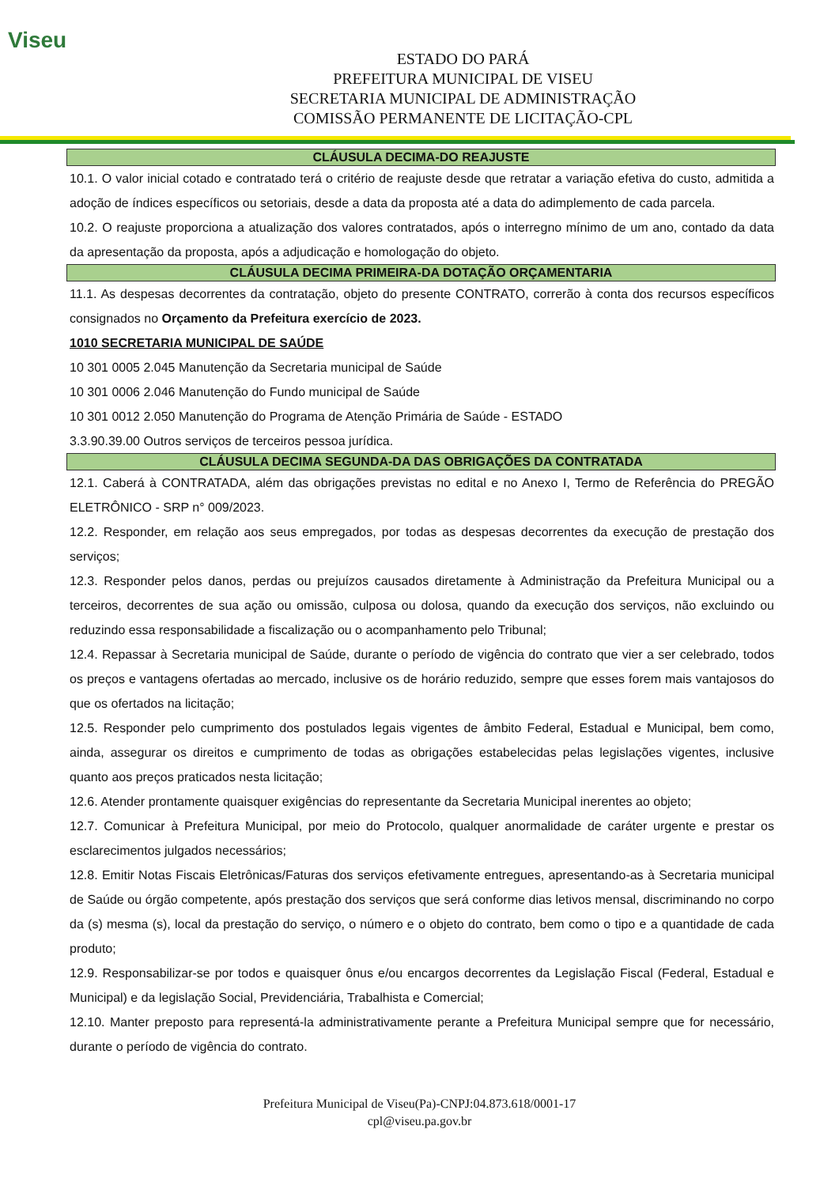Viseu
ESTADO DO PARÁ
PREFEITURA MUNICIPAL DE VISEU
SECRETARIA MUNICIPAL DE ADMINISTRAÇÃO
COMISSÃO PERMANENTE DE LICITAÇÃO-CPL
CLÁUSULA DECIMA-DO REAJUSTE
10.1. O valor inicial cotado e contratado terá o critério de reajuste desde que retratar a variação efetiva do custo, admitida a adoção de índices específicos ou setoriais, desde a data da proposta até a data do adimplemento de cada parcela.
10.2. O reajuste proporciona a atualização dos valores contratados, após o interregno mínimo de um ano, contado da data da apresentação da proposta, após a adjudicação e homologação do objeto.
CLÁUSULA DECIMA PRIMEIRA-DA DOTAÇÃO ORÇAMENTARIA
11.1. As despesas decorrentes da contratação, objeto do presente CONTRATO, correrão à conta dos recursos específicos consignados no Orçamento da Prefeitura exercício de 2023.
1010 SECRETARIA MUNICIPAL DE SAÚDE
10 301 0005 2.045 Manutenção da Secretaria municipal de Saúde
10 301 0006 2.046 Manutenção do Fundo municipal de Saúde
10 301 0012 2.050 Manutenção do Programa de Atenção Primária de Saúde - ESTADO
3.3.90.39.00 Outros serviços de terceiros pessoa jurídica.
CLÁUSULA DECIMA SEGUNDA-DA DAS OBRIGAÇÕES DA CONTRATADA
12.1. Caberá à CONTRATADA, além das obrigações previstas no edital e no Anexo I, Termo de Referência do PREGÃO ELETRÔNICO - SRP n° 009/2023.
12.2. Responder, em relação aos seus empregados, por todas as despesas decorrentes da execução de prestação dos serviços;
12.3. Responder pelos danos, perdas ou prejuízos causados diretamente à Administração da Prefeitura Municipal ou a terceiros, decorrentes de sua ação ou omissão, culposa ou dolosa, quando da execução dos serviços, não excluindo ou reduzindo essa responsabilidade a fiscalização ou o acompanhamento pelo Tribunal;
12.4. Repassar à Secretaria municipal de Saúde, durante o período de vigência do contrato que vier a ser celebrado, todos os preços e vantagens ofertadas ao mercado, inclusive os de horário reduzido, sempre que esses forem mais vantajosos do que os ofertados na licitação;
12.5. Responder pelo cumprimento dos postulados legais vigentes de âmbito Federal, Estadual e Municipal, bem como, ainda, assegurar os direitos e cumprimento de todas as obrigações estabelecidas pelas legislações vigentes, inclusive quanto aos preços praticados nesta licitação;
12.6. Atender prontamente quaisquer exigências do representante da Secretaria Municipal inerentes ao objeto;
12.7. Comunicar à Prefeitura Municipal, por meio do Protocolo, qualquer anormalidade de caráter urgente e prestar os esclarecimentos julgados necessários;
12.8. Emitir Notas Fiscais Eletrônicas/Faturas dos serviços efetivamente entregues, apresentando-as à Secretaria municipal de Saúde ou órgão competente, após prestação dos serviços que será conforme dias letivos mensal, discriminando no corpo da (s) mesma (s), local da prestação do serviço, o número e o objeto do contrato, bem como o tipo e a quantidade de cada produto;
12.9. Responsabilizar-se por todos e quaisquer ônus e/ou encargos decorrentes da Legislação Fiscal (Federal, Estadual e Municipal) e da legislação Social, Previdenciária, Trabalhista e Comercial;
12.10. Manter preposto para representá-la administrativamente perante a Prefeitura Municipal sempre que for necessário, durante o período de vigência do contrato.
Prefeitura Municipal de Viseu(Pa)-CNPJ:04.873.618/0001-17
cpl@viseu.pa.gov.br